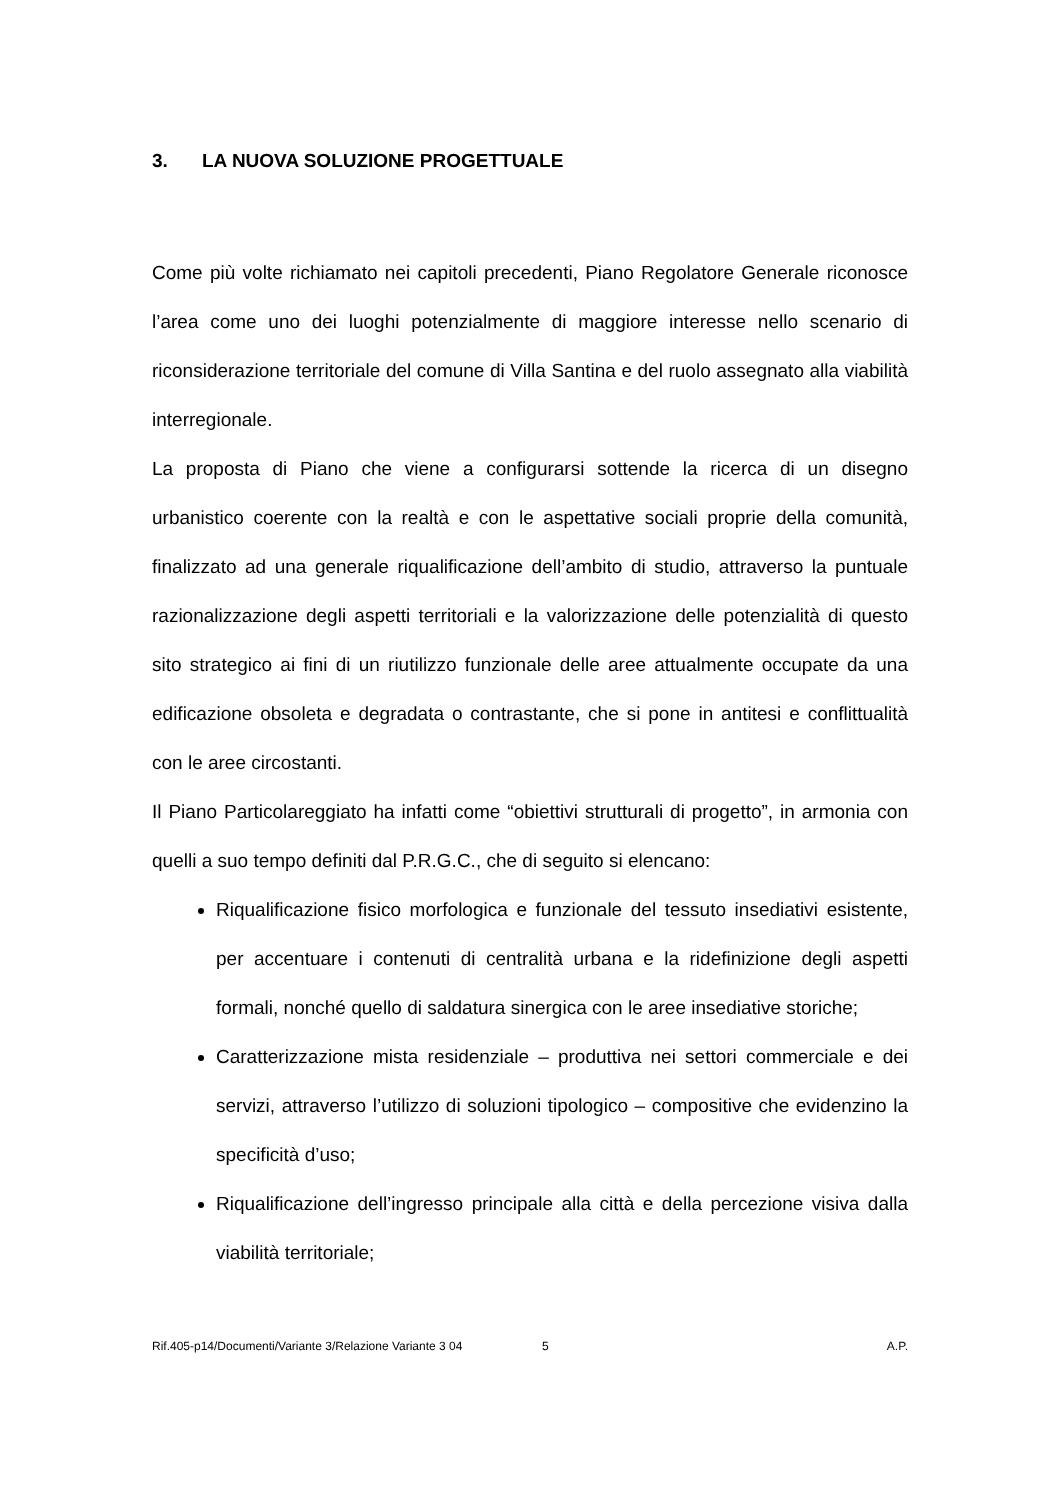3. LA NUOVA SOLUZIONE PROGETTUALE
Come più volte richiamato nei capitoli precedenti, Piano Regolatore Generale riconosce l’area come uno dei luoghi potenzialmente di maggiore interesse nello scenario di riconsiderazione territoriale del comune di Villa Santina e del ruolo assegnato alla viabilità interregionale.
La proposta di Piano che viene a configurarsi sottende la ricerca di un disegno urbanistico coerente con la realtà e con le aspettative sociali proprie della comunità, finalizzato ad una generale riqualificazione dell’ambito di studio, attraverso la puntuale razionalizzazione degli aspetti territoriali e la valorizzazione delle potenzialità di questo sito strategico ai fini di un riutilizzo funzionale delle aree attualmente occupate da una edificazione obsoleta e degradata o contrastante, che si pone in antitesi e conflittualità con le aree circostanti.
Il Piano Particolareggiato ha infatti come “obiettivi strutturali di progetto”, in armonia con quelli a suo tempo definiti dal P.R.G.C., che di seguito si elencano:
Riqualificazione fisico morfologica e funzionale del tessuto insediativi esistente, per accentuare i contenuti di centralità urbana e la ridefinizione degli aspetti formali, nonché quello di saldatura sinergica con le aree insediative storiche;
Caratterizzazione mista residenziale – produttiva nei settori commerciale e dei servizi, attraverso l’utilizzo di soluzioni tipologico – compositive che evidenzino la specificità d’uso;
Riqualificazione dell’ingresso principale alla città e della percezione visiva dalla viabilità territoriale;
Rif.405-p14/Documenti/Variante 3/Relazione Variante 3 04 5 A.P.